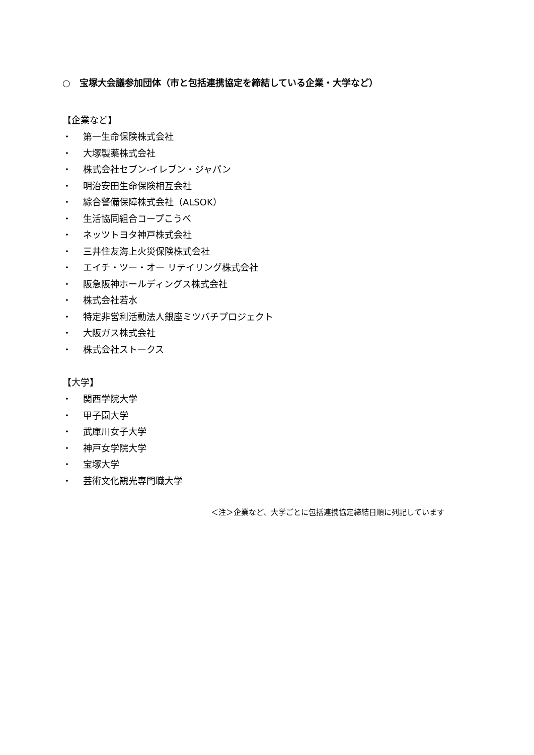○　宝塚大会議参加団体（市と包括連携協定を締結している企業・大学など）
【企業など】
・ 第一生命保険株式会社
・ 大塚製薬株式会社
・ 株式会社セブン‐イレブン・ジャパン
・ 明治安田生命保険相互会社
・ 綜合警備保障株式会社（ALSOK）
・ 生活協同組合コープこうべ
・ ネッツトヨタ神戸株式会社
・ 三井住友海上火災保険株式会社
・ エイチ・ツー・オー リテイリング株式会社
・ 阪急阪神ホールディングス株式会社
・ 株式会社若水
・ 特定非営利活動法人銀座ミツバチプロジェクト
・ 大阪ガス株式会社
・ 株式会社ストークス
【大学】
・ 関西学院大学
・ 甲子園大学
・ 武庫川女子大学
・ 神戸女学院大学
・ 宝塚大学
・ 芸術文化観光専門職大学
＜注＞企業など、大学ごとに包括連携協定締結日順に列記しています